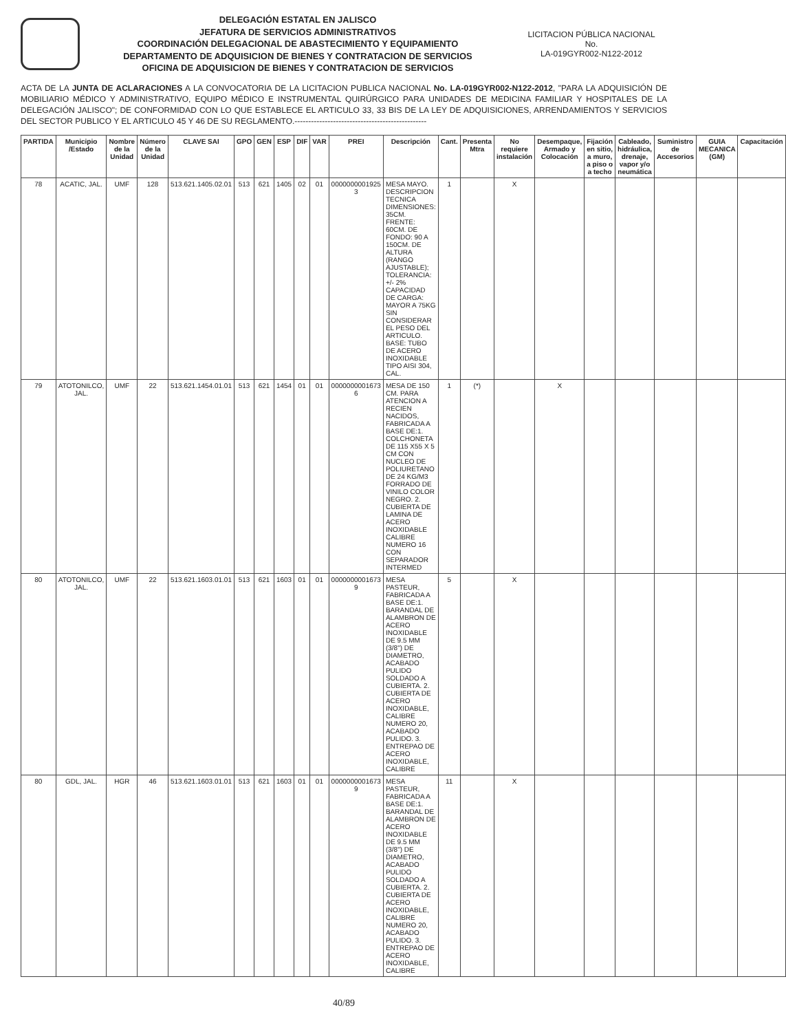DELEGACIÓN ESTATAL EN JALISCO
JEFATURA DE SERVICIOS ADMINISTRATIVOS
COORDINACIÓN DELEGACIONAL DE ABASTECIMIENTO Y EQUIPAMIENTO
DEPARTAMENTO DE ADQUISICION DE BIENES Y CONTRATACION DE SERVICIOS
OFICINA DE ADQUISICION DE BIENES Y CONTRATACION DE SERVICIOS
LICITACION PÚBLICA NACIONAL
No.
LA-019GYR002-N122-2012
ACTA DE LA JUNTA DE ACLARACIONES A LA CONVOCATORIA DE LA LICITACION PUBLICA NACIONAL No. LA-019GYR002-N122-2012, "PARA LA ADQUISICIÓN DE MOBILIARIO MÉDICO Y ADMINISTRATIVO, EQUIPO MÉDICO E INSTRUMENTAL QUIRÚRGICO PARA UNIDADES DE MEDICINA FAMILIAR Y HOSPITALES DE LA DELEGACIÓN JALISCO"; DE CONFORMIDAD CON LO QUE ESTABLECE EL ARTICULO 33, 33 BIS DE LA LEY DE ADQUISICIONES, ARRENDAMIENTOS Y SERVICIOS DEL SECTOR PUBLICO Y EL ARTICULO 45 Y 46 DE SU REGLAMENTO.------------------------------------------------
| PARTIDA | Municipio /Estado | Nombre de la Unidad | Número de la Unidad | CLAVE SAI | GPO | GEN | ESP | DIF | VAR | PREI | Descripción | Cant. | Presenta Mtra | No requiere instalación | Desempaque, Armado y Colocación | Fijación en sitio, a muro, a piso o a techo | Cableado, hidráulica, drenaje, vapor y/o neumática | Suministro de Accesorios | GUIA MECANICA (GM) | Capacitación |
| --- | --- | --- | --- | --- | --- | --- | --- | --- | --- | --- | --- | --- | --- | --- | --- | --- | --- | --- | --- | --- |
| 78 | ACATIC, JAL. | UMF | 128 | 513.621.1405.02.01 | 513 | 621 | 1405 | 02 | 01 | 0000000001925 3 | MESA MAYO. DESCRIPCION TECNICA DIMENSIONES: 35CM. FRENTE: 60CM. DE FONDO: 90 A 150CM. DE ALTURA (RANGO AJUSTABLE); TOLERANCIA: +/- 2% CAPACIDAD DE CARGA: MAYOR A 75KG SIN CONSIDERAR EL PESO DEL ARTICULO. BASE: TUBO DE ACERO INOXIDABLE TIPO AISI 304, CAL. | 1 | | X | | | | | | |
| 79 | ATOTONILCO, JAL. | UMF | 22 | 513.621.1454.01.01 | 513 | 621 | 1454 | 01 | 01 | 0000000001673 6 | MESA DE 150 CM. PARA ATENCION A RECIEN NACIDOS, FABRICADA A BASE DE:1. COLCHONETA DE 115 X55 X 5 CM CON NUCLEO DE POLIURETANO DE 24 KG/M3 FORRADO DE VINILO COLOR NEGRO. 2. CUBIERTA DE LAMINA DE ACERO INOXIDABLE CALIBRE NUMERO 16 CON SEPARADOR INTERMED | 1 | (*) | | X | | | | | |
| 80 | ATOTONILCO, JAL. | UMF | 22 | 513.621.1603.01.01 | 513 | 621 | 1603 | 01 | 01 | 0000000001673 9 | MESA PASTEUR, FABRICADA A BASE DE:1. BARANDAL DE ALAMBRON DE ACERO INOXIDABLE DE 9.5 MM (3/8") DE DIAMETRO, ACABADO PULIDO SOLDADO A CUBIERTA. 2. CUBIERTA DE ACERO INOXIDABLE, CALIBRE NUMERO 20, ACABADO PULIDO. 3. ENTREPAO DE ACERO INOXIDABLE, CALIBRE | 5 | | X | | | | | | |
| 80 | GDL, JAL. | HGR | 46 | 513.621.1603.01.01 | 513 | 621 | 1603 | 01 | 01 | 0000000001673 9 | MESA PASTEUR, FABRICADA A BASE DE:1. BARANDAL DE ALAMBRON DE ACERO INOXIDABLE DE 9.5 MM (3/8") DE DIAMETRO, ACABADO PULIDO SOLDADO A CUBIERTA. 2. CUBIERTA DE ACERO INOXIDABLE, CALIBRE NUMERO 20, ACABADO PULIDO. 3. ENTREPAO DE ACERO INOXIDABLE, CALIBRE | 11 | | X | | | | | | |
40/89